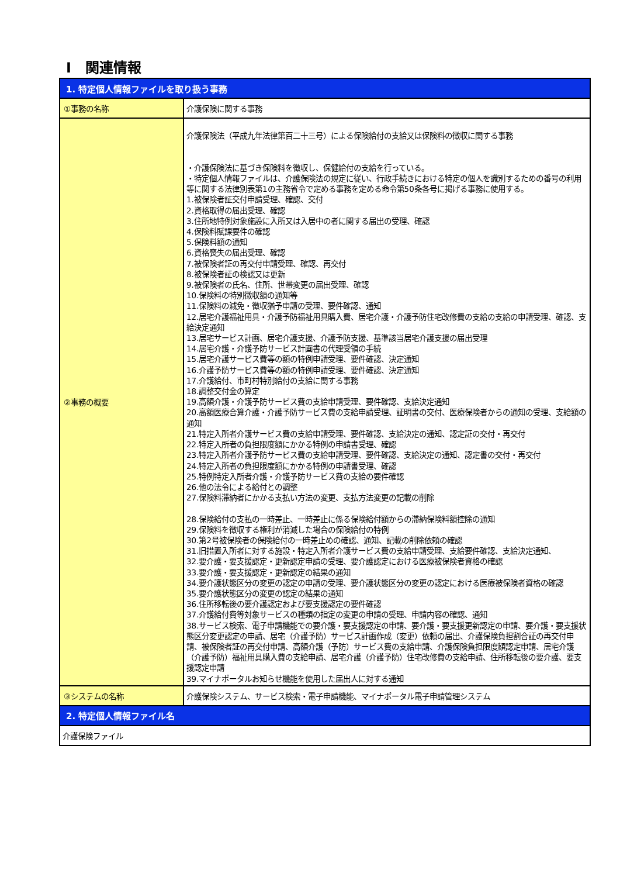Ⅰ　関連情報
| 1. 特定個人情報ファイルを取り扱う事務 | |
| --- | --- |
| ①事務の名称 | 介護保険に関する事務 |
| ②事務の概要 | 介護保険法（平成九年法律第百二十三号）による保険給付の支給又は保険料の徴収に関する事務 ・介護保険法に基づき保険料を徴収し、保健給付の支給を行っている。 ・特定個人情報ファイルは、介護保険法の規定に従い、行政手続きにおける特定の個人を識別するための番号の利用等に関する法律別表第1の主務省令で定める事務を定める命令第50条各号に掲げる事務に使用する。 1.被保険者証交付申請受理、確認、交付 2.資格取得の届出受理、確認 3.住所地特例対象施設に入所又は入居中の者に関する届出の受理、確認 4.保険料賦課要件の確認 5.保険料額の通知 6.資格喪失の届出受理、確認 7.被保険者証の再交付申請受理、確認、再交付 8.被保険者証の検認又は更新 9.被保険者の氏名、住所、世帯変更の届出受理、確認 10.保険料の特別徴収額の通知等 11.保険料の減免・徴収猶予申請の受理、要件確認、通知 12.居宅介護福祉用具・介護予防福祉用具購入費、居宅介護・介護予防住宅改修費の支給の支給の申請受理、確認、支給決定通知 13.居宅サービス計画、居宅介護支援、介護予防支援、基準該当居宅介護支援の届出受理 14.居宅介護・介護予防サービス計画書の代理受領の手続 15.居宅介護サービス費等の額の特例申請受理、要件確認、決定通知 16.介護予防サービス費等の額の特例申請受理、要件確認、決定通知 17.介護給付、市町村特別給付の支給に関する事務 18.調整交付金の算定 19.高額介護・介護予防サービス費の支給申請受理、要件確認、支給決定通知 20.高額医療合算介護・介護予防サービス費の支給申請受理、証明書の交付、医療保険者からの通知の受理、支給額の通知 21.特定入所者介護サービス費の支給申請受理、要件確認、支給決定の通知、認定証の交付・再交付 22.特定入所者の負担限度額にかかる特例の申請書受理、確認 23.特定入所者介護予防サービス費の支給申請受理、要件確認、支給決定の通知、認定書の交付・再交付 24.特定入所者の負担限度額にかかる特例の申請書受理、確認 25.特例特定入所者介護・介護予防サービス費の支給の要件確認 26.他の法令による給付との調整 27.保険料滞納者にかかる支払い方法の変更、支払方法変更の記載の削除 28.保険給付の支払の一時差止、一時差止に係る保険給付額からの滞納保険料額控除の通知 29.保険料を徴収する権利が消滅した場合の保険給付の特例 30.第2号被保険者の保険給付の一時差止めの確認、通知、記載の削除依頼の確認 31.旧措置入所者に対する施設・特定入所者介護サービス費の支給申請受理、支給要件確認、支給決定通知、 32.要介護・要支援認定・更新認定申請の受理、要介護認定における医療被保険者資格の確認 33.要介護・要支援認定・更新認定の結果の通知 34.要介護状態区分の変更の認定の申請の受理、要介護状態区分の変更の認定における医療被保険者資格の確認 35.要介護状態区分の変更の認定の結果の通知 36.住所移転後の要介護認定および要支援認定の要件確認 37.介護給付費等対象サービスの種類の指定の変更の申請の受理、申請内容の確認、通知 38.サービス検索、電子申請機能での要介護・要支援認定の申請、要介護・要支援更新認定の申請、要介護・要支援状態区分変更認定の申請、居宅（介護予防）サービス計画作成（変更）依頼の届出、介護保険負担割合証の再交付申請、被保険者証の再交付申請、高額介護（予防）サービス費の支給申請、介護保険負担限度額認定申請、居宅介護（介護予防）福祉用具購入費の支給申請、居宅介護（介護予防）住宅改修費の支給申請、住所移転後の要介護、要支援認定申請 39.マイナポータルお知らせ機能を使用した届出人に対する通知 |
| ③システムの名称 | 介護保険システム、サービス検索・電子申請機能、マイナポータル電子申請管理システム |
| 2. 特定個人情報ファイル名 | |
| 介護保険ファイル | |